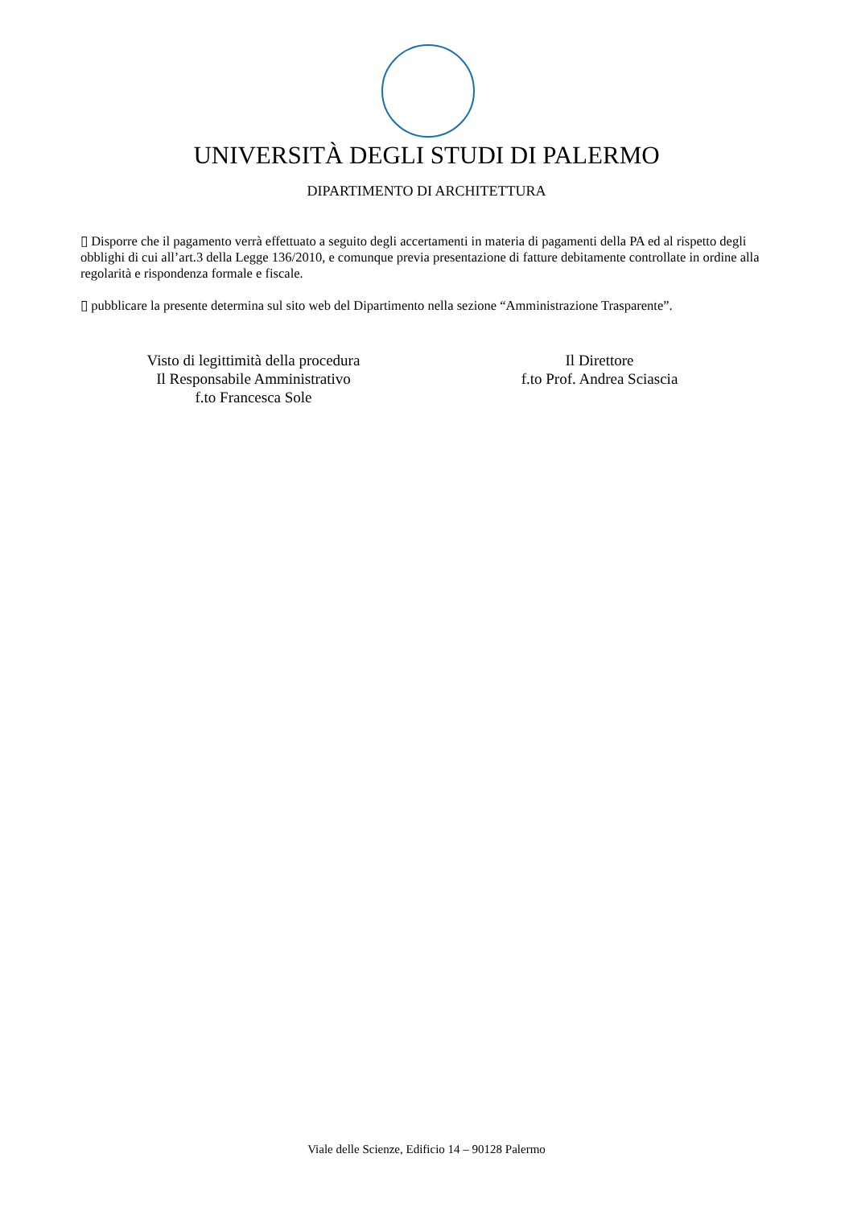UNIVERSITÀ DEGLI STUDI DI PALERMO
DIPARTIMENTO DI ARCHITETTURA
▯ Disporre che il pagamento verrà effettuato a seguito degli accertamenti in materia di pagamenti della PA ed al rispetto degli obblighi di cui all’art.3 della Legge 136/2010, e comunque previa presentazione di fatture debitamente controllate in ordine alla regolarità e rispondenza formale e fiscale.
▯ pubblicare la presente determina sul sito web del Dipartimento nella sezione “Amministrazione Trasparente”.
Visto di legittimità della procedura
Il Responsabile Amministrativo
f.to Francesca Sole
Il Direttore
f.to Prof. Andrea Sciascia
Viale delle Scienze, Edificio 14 – 90128 Palermo